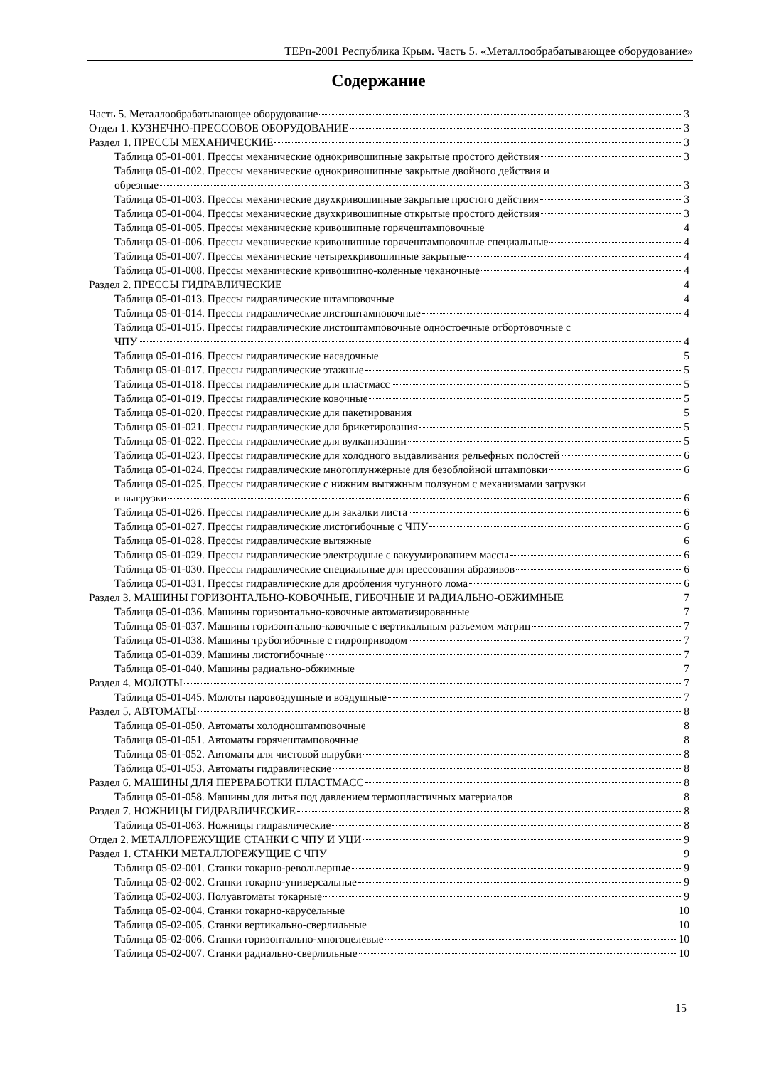ТЕРп-2001 Республика Крым. Часть 5. «Металлообрабатывающее оборудование»
Содержание
Часть 5. Металлообрабатывающее оборудование 3
Отдел 1. КУЗНЕЧНО-ПРЕССОВОЕ ОБОРУДОВАНИЕ 3
Раздел 1. ПРЕССЫ МЕХАНИЧЕСКИЕ 3
Таблица 05-01-001. Прессы механические однокривошипные закрытые простого действия 3
Таблица 05-01-002. Прессы механические однокривошипные закрытые двойного действия и
обрезные 3
Таблица 05-01-003. Прессы механические двухкривошипные закрытые простого действия 3
Таблица 05-01-004. Прессы механические двухкривошипные открытые простого действия 3
Таблица 05-01-005. Прессы механические кривошипные горячештамповочные 4
Таблица 05-01-006. Прессы механические кривошипные горячештамповочные специальные 4
Таблица 05-01-007. Прессы механические четырехкривошипные закрытые 4
Таблица 05-01-008. Прессы механические кривошипно-коленные чеканочные 4
Раздел 2. ПРЕССЫ ГИДРАВЛИЧЕСКИЕ 4
Таблица 05-01-013. Прессы гидравлические штамповочные 4
Таблица 05-01-014. Прессы гидравлические листоштамповочные 4
Таблица 05-01-015. Прессы гидравлические листоштамповочные одностоечные отбортовочные с
ЧПУ 4
Таблица 05-01-016. Прессы гидравлические насадочные 5
Таблица 05-01-017. Прессы гидравлические этажные 5
Таблица 05-01-018. Прессы гидравлические для пластмасс 5
Таблица 05-01-019. Прессы гидравлические ковочные 5
Таблица 05-01-020. Прессы гидравлические для пакетирования 5
Таблица 05-01-021. Прессы гидравлические для брикетирования 5
Таблица 05-01-022. Прессы гидравлические для вулканизации 5
Таблица 05-01-023. Прессы гидравлические для холодного выдавливания рельефных полостей 6
Таблица 05-01-024. Прессы гидравлические многоплунжерные для безоблойной штамповки 6
Таблица 05-01-025. Прессы гидравлические с нижним вытяжным ползуном с механизмами загрузки
и выгрузки 6
Таблица 05-01-026. Прессы гидравлические для закалки листа 6
Таблица 05-01-027. Прессы гидравлические листогибочные с ЧПУ 6
Таблица 05-01-028. Прессы гидравлические вытяжные 6
Таблица 05-01-029. Прессы гидравлические электродные с вакуумированием массы 6
Таблица 05-01-030. Прессы гидравлические специальные для прессования абразивов 6
Таблица 05-01-031. Прессы гидравлические для дробления чугунного лома 6
Раздел 3. МАШИНЫ ГОРИЗОНТАЛЬНО-КОВОЧНЫЕ, ГИБОЧНЫЕ И РАДИАЛЬНО-ОБЖИМНЫЕ 7
Таблица 05-01-036. Машины горизонтально-ковочные автоматизированные 7
Таблица 05-01-037. Машины горизонтально-ковочные с вертикальным разъемом матриц 7
Таблица 05-01-038. Машины трубогибочные с гидроприводом 7
Таблица 05-01-039. Машины листогибочные 7
Таблица 05-01-040. Машины радиально-обжимные 7
Раздел 4. МОЛОТЫ 7
Таблица 05-01-045. Молоты паровоздушные и воздушные 7
Раздел 5. АВТОМАТЫ 8
Таблица 05-01-050. Автоматы холодноштамповочные 8
Таблица 05-01-051. Автоматы горячештамповочные 8
Таблица 05-01-052. Автоматы для чистовой вырубки 8
Таблица 05-01-053. Автоматы гидравлические 8
Раздел 6. МАШИНЫ ДЛЯ ПЕРЕРАБОТКИ ПЛАСТМАСС 8
Таблица 05-01-058. Машины для литья под давлением термопластичных материалов 8
Раздел 7. НОЖНИЦЫ ГИДРАВЛИЧЕСКИЕ 8
Таблица 05-01-063. Ножницы гидравлические 8
Отдел 2. МЕТАЛЛОРЕЖУЩИЕ СТАНКИ С ЧПУ И УЦИ 9
Раздел 1. СТАНКИ МЕТАЛЛОРЕЖУЩИЕ С ЧПУ 9
Таблица 05-02-001. Станки токарно-револьверные 9
Таблица 05-02-002. Станки токарно-универсальные 9
Таблица 05-02-003. Полуавтоматы токарные 9
Таблица 05-02-004. Станки токарно-карусельные 10
Таблица 05-02-005. Станки вертикально-сверлильные 10
Таблица 05-02-006. Станки горизонтально-многоцелевые 10
Таблица 05-02-007. Станки радиально-сверлильные 10
15